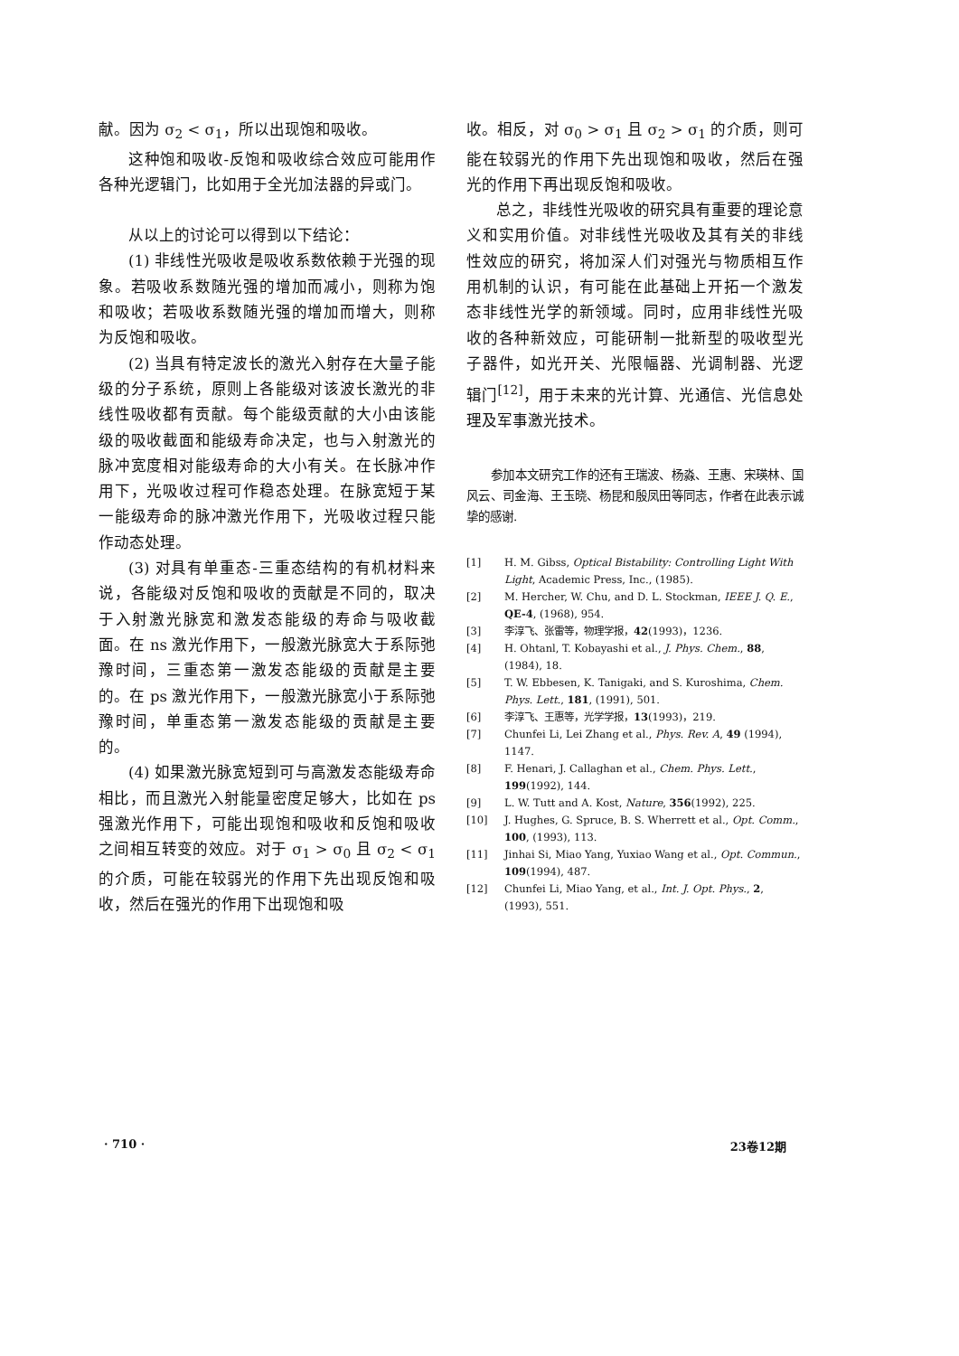献。因为 σ<sub>2</sub> < σ<sub>1</sub>，所以出现饱和吸收。
这种饱和吸收-反饱和吸收综合效应可能用作各种光逻辑门，比如用于全光加法器的异或门。
从以上的讨论可以得到以下结论：
(1) 非线性光吸收是吸收系数依赖于光强的现象。若吸收系数随光强的增加而减小，则称为饱和吸收；若吸收系数随光强的增加而增大，则称为反饱和吸收。
(2) 当具有特定波长的激光入射存在大量子能级的分子系统，原则上各能级对该波长激光的非线性吸收都有贡献。每个能级贡献的大小由该能级的吸收截面和能级寿命决定，也与入射激光的脉冲宽度相对能级寿命的大小有关。在长脉冲作用下，光吸收过程可作稳态处理。在脉宽短于某一能级寿命的脉冲激光作用下，光吸收过程只能作动态处理。
(3) 对具有单重态-三重态结构的有机材料来说，各能级对反饱和吸收的贡献是不同的，取决于入射激光脉宽和激发态能级的寿命与吸收截面。在 ns 激光作用下，一般激光脉宽大于系际弛豫时间，三重态第一激发态能级的贡献是主要的。在 ps 激光作用下，一般激光脉宽小于系际弛豫时间，单重态第一激发态能级的贡献是主要的。
(4) 如果激光脉宽短到可与高激发态能级寿命相比，而且激光入射能量密度足够大，比如在 ps 强激光作用下，可能出现饱和吸收和反饱和吸收之间相互转变的效应。对于 σ<sub>1</sub> > σ<sub>0</sub> 且 σ<sub>2</sub> < σ<sub>1</sub> 的介质，可能在较弱光的作用下先出现反饱和吸收，然后在强光的作用下出现饱和吸
收。相反，对 σ<sub>0</sub> > σ<sub>1</sub> 且 σ<sub>2</sub> > σ<sub>1</sub> 的介质，则可能在较弱光的作用下先出现饱和吸收，然后在强光的作用下再出现反饱和吸收。
总之，非线性光吸收的研究具有重要的理论意义和实用价值。对非线性光吸收及其有关的非线性效应的研究，将加深人们对强光与物质相互作用机制的认识，有可能在此基础上开拓一个激发态非线性光学的新领域。同时，应用非线性光吸收的各种新效应，可能研制一批新型的吸收型光子器件，如光开关、光限幅器、光调制器、光逻辑门<sup>[12]</sup>，用于未来的光计算、光通信、光信息处理及军事激光技术。
参加本文研究工作的还有王瑞波、杨淼、王惠、宋瑛林、国风云、司金海、王玉晓、杨昆和殷凤田等同志，作者在此表示诚挚的感谢.
[1] H. M. Gibss, Optical Bistability: Controlling Light With Light, Academic Press, Inc., (1985).
[2] M. Hercher, W. Chu, and D. L. Stockman, IEEE J. Q. E., QE-4, (1968), 954.
[3] 李淳飞、张雷等，物理学报，42(1993)，1236.
[4] H. Ohtanl, T. Kobayashi et al., J. Phys. Chem., 88, (1984), 18.
[5] T. W. Ebbesen, K. Tanigaki, and S. Kuroshima, Chem. Phys. Lett., 181, (1991), 501.
[6] 李淳飞、王惠等，光学学报，13(1993)，219.
[7] Chunfei Li, Lei Zhang et al., Phys. Rev. A, 49 (1994), 1147.
[8] F. Henari, J. Callaghan et al., Chem. Phys. Lett., 199(1992), 144.
[9] L. W. Tutt and A. Kost, Nature, 356(1992), 225.
[10] J. Hughes, G. Spruce, B. S. Wherrett et al., Opt. Comm., 100, (1993), 113.
[11] Jinhai Si, Miao Yang, Yuxiao Wang et al., Opt. Commun., 109(1994), 487.
[12] Chunfei Li, Miao Yang, et al., Int. J. Opt. Phys., 2, (1993), 551.
· 710 · 23卷12期